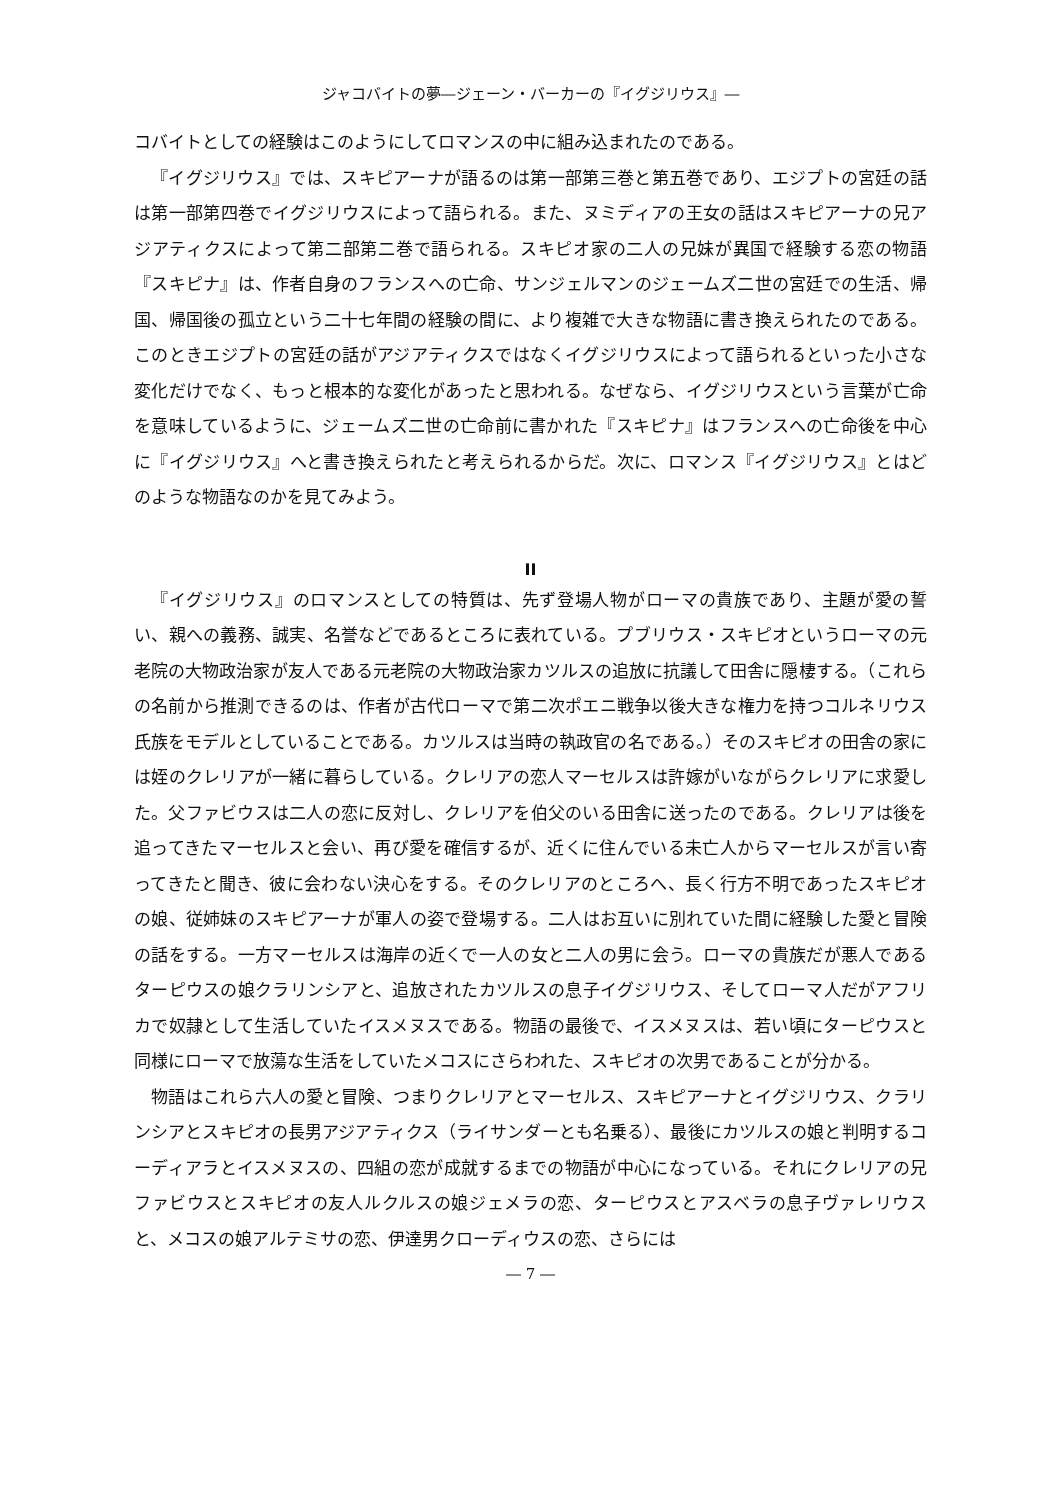ジャコバイトの夢―ジェーン・バーカーの『イグジリウス』―
コバイトとしての経験はこのようにしてロマンスの中に組み込まれたのである。
『イグジリウス』では、スキピアーナが語るのは第一部第三巻と第五巻であり、エジプトの宮廷の話は第一部第四巻でイグジリウスによって語られる。また、ヌミディアの王女の話はスキピアーナの兄アジアティクスによって第二部第二巻で語られる。スキピオ家の二人の兄妹が異国で経験する恋の物語『スキピナ』は、作者自身のフランスへの亡命、サンジェルマンのジェームズ二世の宮廷での生活、帰国、帰国後の孤立という二十七年間の経験の間に、より複雑で大きな物語に書き換えられたのである。このときエジプトの宮廷の話がアジアティクスではなくイグジリウスによって語られるといった小さな変化だけでなく、もっと根本的な変化があったと思われる。なぜなら、イグジリウスという言葉が亡命を意味しているように、ジェームズ二世の亡命前に書かれた『スキピナ』はフランスへの亡命後を中心に『イグジリウス』へと書き換えられたと考えられるからだ。次に、ロマンス『イグジリウス』とはどのような物語なのかを見てみよう。
II
『イグジリウス』のロマンスとしての特質は、先ず登場人物がローマの貴族であり、主題が愛の誓い、親への義務、誠実、名誉などであるところに表れている。プブリウス・スキピオというローマの元老院の大物政治家が友人である元老院の大物政治家カツルスの追放に抗議して田舎に隠棲する。（これらの名前から推測できるのは、作者が古代ローマで第二次ポエニ戦争以後大きな権力を持つコルネリウス氏族をモデルとしていることである。カツルスは当時の執政官の名である。）そのスキピオの田舎の家には姪のクレリアが一緒に暮らしている。クレリアの恋人マーセルスは許嫁がいながらクレリアに求愛した。父ファビウスは二人の恋に反対し、クレリアを伯父のいる田舎に送ったのである。クレリアは後を追ってきたマーセルスと会い、再び愛を確信するが、近くに住んでいる未亡人からマーセルスが言い寄ってきたと聞き、彼に会わない決心をする。そのクレリアのところへ、長く行方不明であったスキピオの娘、従姉妹のスキピアーナが軍人の姿で登場する。二人はお互いに別れていた間に経験した愛と冒険の話をする。一方マーセルスは海岸の近くで一人の女と二人の男に会う。ローマの貴族だが悪人であるターピウスの娘クラリンシアと、追放されたカツルスの息子イグジリウス、そしてローマ人だがアフリカで奴隷として生活していたイスメヌスである。物語の最後で、イスメヌスは、若い頃にターピウスと同様にローマで放蕩な生活をしていたメコスにさらわれた、スキピオの次男であることが分かる。
物語はこれら六人の愛と冒険、つまりクレリアとマーセルス、スキピアーナとイグジリウス、クラリンシアとスキピオの長男アジアティクス（ライサンダーとも名乗る）、最後にカツルスの娘と判明するコーディアラとイスメヌスの、四組の恋が成就するまでの物語が中心になっている。それにクレリアの兄ファビウスとスキピオの友人ルクルスの娘ジェメラの恋、ターピウスとアスベラの息子ヴァレリウスと、メコスの娘アルテミサの恋、伊達男クローディウスの恋、さらには
― 7 ―